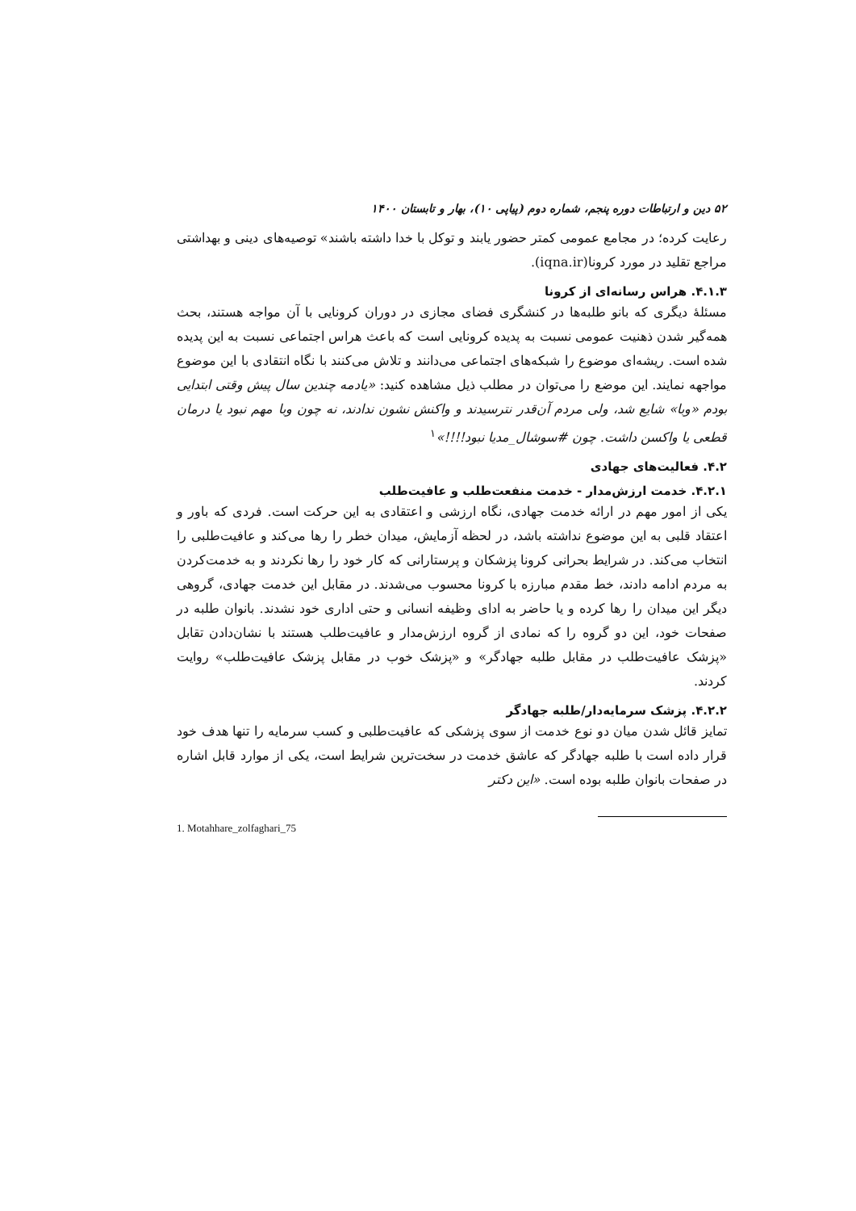۵۲ دین و ارتباطات دوره پنجم، شماره دوم (پیاپی ۱۰)، بهار و تابستان ۱۴۰۰
رعایت کرده؛ در مجامع عمومی کمتر حضور یابند و توکل با خدا داشته باشند» توصیه‌های دینی و بهداشتی مراجع تقلید در مورد کرونا(iqna.ir).
۴.۱.۳. هراس رسانه‌ای از کرونا
مسئلهٔ دیگری که بانو طلبه‌ها در کنشگری فضای مجازی در دوران کرونایی با آن مواجه هستند، بحث همه‌گیر شدن ذهنیت عمومی نسبت به پدیده کرونایی است که باعث هراس اجتماعی نسبت به این پدیده شده است. ریشه‌ای موضوع را شبکه‌های اجتماعی می‌دانند و تلاش می‌کنند با نگاه انتقادی با این موضوع مواجهه نمایند. این موضع را می‌توان در مطلب ذیل مشاهده کنید: «یادمه چندین سال پیش وقتی ابتدایی بودم «وبا» شایع شد، ولی مردم آن‌قدر نترسیدند و واکنش نشون ندادند، نه چون وبا مهم نبود یا درمان قطعی یا واکسن داشت. چون #سوشال_مدیا نبود!!!!»<sup>۱</sup>
۴.۲. فعالیت‌های جهادی
۴.۲.۱. خدمت ارزش‌مدار - خدمت منفعت‌طلب و عافیت‌طلب
یکی از امور مهم در ارائه خدمت جهادی، نگاه ارزشی و اعتقادی به این حرکت است. فردی که باور و اعتقاد قلبی به این موضوع نداشته باشد، در لحظه آزمایش، میدان خطر را رها می‌کند و عافیت‌طلبی را انتخاب می‌کند. در شرایط بحرانی کرونا پزشکان و پرستارانی که کار خود را رها نکردند و به خدمت‌کردن به مردم ادامه دادند، خط مقدم مبارزه با کرونا محسوب می‌شدند. در مقابل این خدمت جهادی، گروهی دیگر این میدان را رها کرده و یا حاضر به ادای وظیفه انسانی و حتی اداری خود نشدند. بانوان طلبه در صفحات خود، این دو گروه را که نمادی از گروه ارزش‌مدار و عافیت‌طلب هستند با نشان‌دادن تقابل «پزشک عافیت‌طلب در مقابل طلبه جهادگر» و «پزشک خوب در مقابل پزشک عافیت‌طلب» روایت کردند.
۴.۲.۲. پزشک سرمایه‌دار/طلبه جهادگر
تمایز قائل شدن میان دو نوع خدمت از سوی پزشکی که عافیت‌طلبی و کسب سرمایه را تنها هدف خود قرار داده است با طلبه جهادگر که عاشق خدمت در سخت‌ترین شرایط است، یکی از موارد قابل اشاره در صفحات بانوان طلبه بوده است. «این دکتر
1. Motahhare_zolfaghari_75